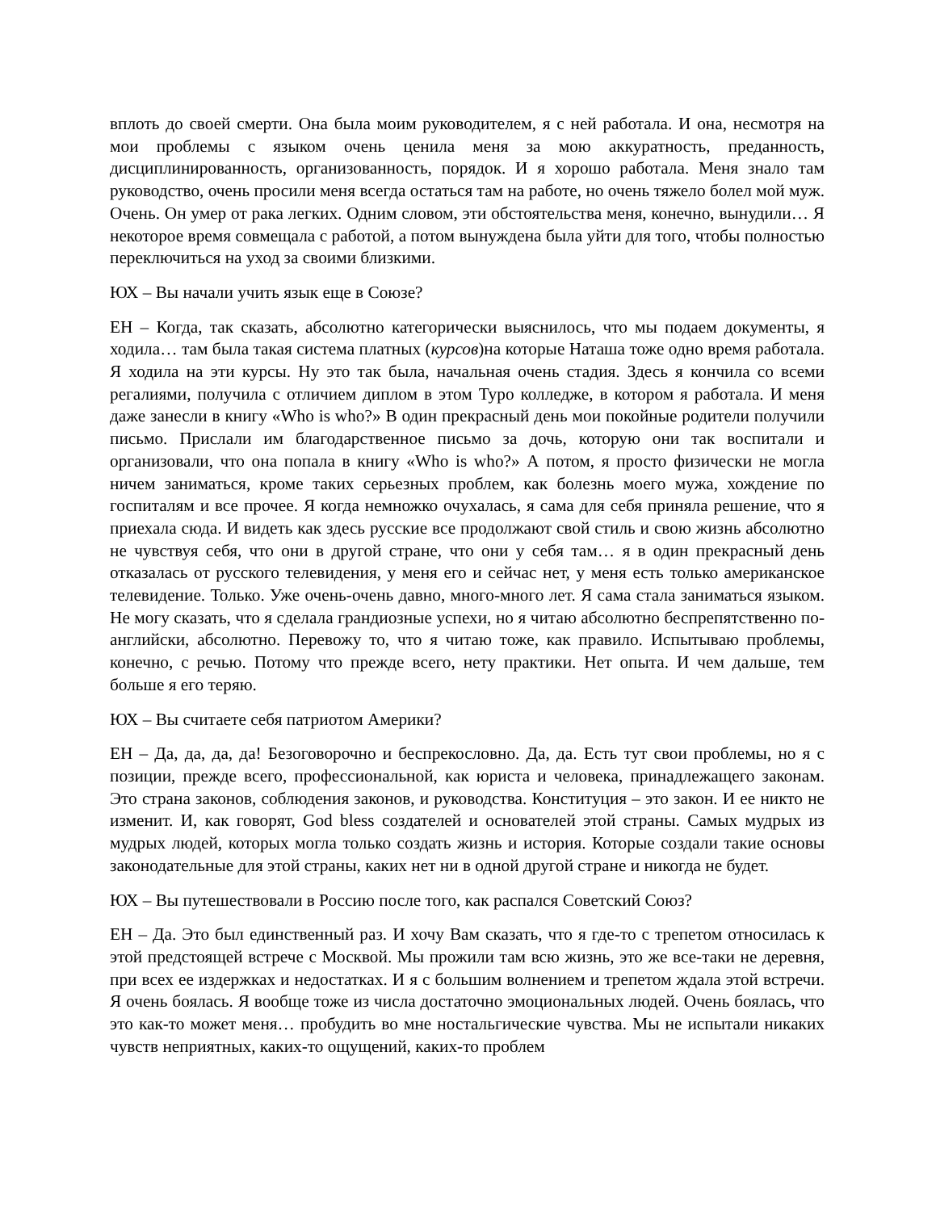вплоть до своей смерти. Она была моим руководителем, я с ней работала. И она, несмотря на мои проблемы с языком очень ценила меня за мою аккуратность, преданность, дисциплинированность, организованность, порядок. И я хорошо работала. Меня знало там руководство, очень просили меня всегда остаться там на работе, но очень тяжело болел мой муж. Очень. Он умер от рака легких. Одним словом, эти обстоятельства меня, конечно, вынудили… Я некоторое время совмещала с работой, а потом вынуждена была уйти для того, чтобы полностью переключиться на уход за своими близкими.
ЮХ – Вы начали учить язык еще в Союзе?
ЕН – Когда, так сказать, абсолютно категорически выяснилось, что мы подаем документы, я ходила… там была такая система платных (курсов)на которые Наташа тоже одно время работала. Я ходила на эти курсы. Ну это так была, начальная очень стадия. Здесь я кончила со всеми регалиями, получила с отличием диплом в этом Туро колледже, в котором я работала. И меня даже занесли в книгу «Who is who?» В один прекрасный день мои покойные родители получили письмо. Прислали им благодарственное письмо за дочь, которую они так воспитали и организовали, что она попала в книгу «Who is who?» А потом, я просто физически не могла ничем заниматься, кроме таких серьезных проблем, как болезнь моего мужа, хождение по госпиталям и все прочее. Я когда немножко очухалась, я сама для себя приняла решение, что я приехала сюда. И видеть как здесь русские все продолжают свой стиль и свою жизнь абсолютно не чувствуя себя, что они в другой стране, что они у себя там… я в один прекрасный день отказалась от русского телевидения, у меня его и сейчас нет, у меня есть только американское телевидение. Только. Уже очень-очень давно, много-много лет. Я сама стала заниматься языком. Не могу сказать, что я сделала грандиозные успехи, но я читаю абсолютно беспрепятственно по-английски, абсолютно. Перевожу то, что я читаю тоже, как правило. Испытываю проблемы, конечно, с речью. Потому что прежде всего, нету практики. Нет опыта. И чем дальше, тем больше я его теряю.
ЮХ – Вы считаете себя патриотом Америки?
ЕН – Да, да, да, да! Безоговорочно и беспрекословно. Да, да. Есть тут свои проблемы, но я с позиции, прежде всего, профессиональной, как юриста и человека, принадлежащего законам. Это страна законов, соблюдения законов, и руководства. Конституция – это закон. И ее никто не изменит. И, как говорят, God bless создателей и основателей этой страны. Самых мудрых из мудрых людей, которых могла только создать жизнь и история. Которые создали такие основы законодательные для этой страны, каких нет ни в одной другой стране и никогда не будет.
ЮХ – Вы путешествовали в Россию после того, как распался Советский Союз?
ЕН – Да. Это был единственный раз. И хочу Вам сказать, что я где-то с трепетом относилась к этой предстоящей встрече с Москвой. Мы прожили там всю жизнь, это же все-таки не деревня, при всех ее издержках и недостатках. И я с большим волнением и трепетом ждала этой встречи. Я очень боялась. Я вообще тоже из числа достаточно эмоциональных людей. Очень боялась, что это как-то может меня… пробудить во мне ностальгические чувства. Мы не испытали никаких чувств неприятных, каких-то ощущений, каких-то проблем